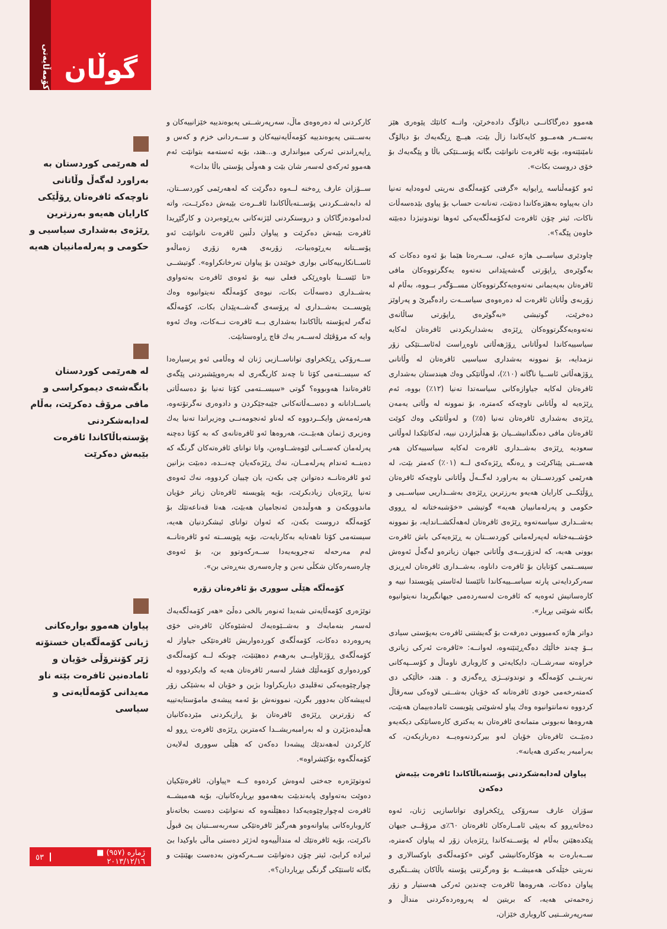هەموو دەرگاکانــی دیالۆگ دادەخرێن، واتــە کاتێك پێوەری هێز بەســەر هەمــوو کایەکاندا زاڵ بێت، هیــچ ڕێگەیەك بۆ دیالۆگ نامێنێتەوە، بۆیە ئافرەت ناتوانێت بگاتە پۆســتێکی باڵا و پێگەیەك بۆ خۆی دروست بکات».
ئەو کۆمەڵناسە ڕایوایە «گرفتی کۆمەڵگەی نەریتی لەوەدایە تەنیا دان بەپیاوە بەهێزەکاندا دەنێت، تەنانەت حساب بۆ پیاوی بێدەسەڵات ناکات، ئیتر چۆن ئافرەت لەکۆمەڵگەیەکی ئەوها توندوتیژدا دەبێتە خاوەن پێگە؟».
چاودێری سیاســی هاژە عەلی، ســەرەتا هێما بۆ ئەوە دەکات کە بەگوێرەی ڕاپۆرتی گەشەپێدانی نەتەوە یەکگرتووەکان مافی ئافرەتان بەپەیمانی نەتەوەیەکگرتووەکان مســۆگەر بــووە، بەڵام لە زۆربەی وڵاتان ئافرەت لە دەرەوەی سیاســەت رادەگیرێ و پەراوێز دەخرێت، گوتیشی «بەگوێرەی ڕاپۆرتی ساڵانەی نەتەوەیەکگرتووەکان ڕێژەی بەشداریکردنی ئافرەتان لەکایە سیاسییەکاندا لەوڵاتانی ڕۆژهەڵاتی ناوەڕاست لەئاســتێکی زۆر نزمدایە، بۆ نموونە بەشداری سیاسیی ئافرەتان لە وڵاتانی ڕۆژهەڵاتی ئاســیا ناگاتە (١٠٪)، لەوڵاتێکی وەك هیندستان بەشداری ئافرەتان لەکایە جیاوازەکانی سیاسەتدا تەنیا (١٢٪) بووە، ئەم ڕێژەیە لە وڵاتانی ناوچەکە کەمترە، بۆ نموونە لە وڵاتی یەمەن ڕێژەی بەشداری ئافرەتان تەنیا (٥٪) و لەوڵاتێکی وەك کوێت ئافرەتان مافی دەنگدانیشــیان بۆ هەڵبژاردن نییە، لەکاتێکدا لەوڵاتی سعودیە ڕێژەی بەشــداری ئافرەت لەکایە سیاسییەکان هەر هەســتی پێناکرێت و ڕەنگە ڕێژەکەی لــە (٠١٪) کەمتر بێت، لە هەرێمی کوردســتان بە بەراورد لەگــەڵ وڵاتانی ناوچەکە ئافرەتان ڕۆڵێکــی کارایان هەیەو بەرزترین ڕێژەی بەشــداریی سیاســیی و حکومی و پەرلەمانییان هەیە» گوتیشی «خۆشبەختانە لە ڕووی بەشــداری سیاسەتەوە ڕێژەی ئافرەتان لەهەڵکشــاندایە، بۆ نموونە خۆشــبەختانە لەپەرلەمانی کوردســتان بە ڕێژەیەکی باش ئافرەت بوونی هەیە، کە لەزۆربــەی وڵاتانی جیهان زیاترەو لەگەڵ ئەوەش سیســتمی کۆتایان بۆ ئافرەت داناوە، بەشــداری ئافرەتان لەڕیزی سەرکردایەتی پارتە سیاســییەکاندا تائێستا لەئاستی پێویستدا نییە و کارەساتیش ئەوەیە کە ئافرەت لەسەردەمی جیهانگیریدا نەیتوانیوە بگاتە شوێنی بڕیار».
دواتر هاژە کەمبوونی دەرفەت بۆ گەیشتنی ئافرەت بەپۆستی سیادی بــۆ چەند خاڵێك دەگەڕێنێتەوە، لەوانــە: «ئافرەت ئەرکی زیاتری خراوەتە سەرشــان، دایکایەتی و کاروباری ناوماڵ و کۆســپەکانی نەریتــی کۆمەڵگە و توندوتیــژی ڕەگەزی و . هتد، خاڵێکی دی کەمتەرخەمی خودی ئافرەتانە کە خۆیان بەشــتی لاوەکی سەرقاڵ کردووە نەمانتوانیوە وەك پیاو لەشوێنی پێویست ئامادەبیمان هەبێت، هەروەها نەبوونی متمانەی ئافرەتان بە یەکتری کارەساتێکی دیکەیەو دەبێــت ئافرەتان خۆیان لەو بیرکردنەوەیــە دەربازبکەن، کە بەرامبەر یەکتری هەیانە».
پیاوان لەدابەشکردنی پۆستەباڵاکاندا ئافرەت بێبەش دەکەن
سۆزان عارف سەرۆکی ڕێکخراوی تواناسازیی ژنان، ئەوە دەخاتەڕوو کە بەپێی ئامــارەکان ئافرەتان ٦٠٪ی مرۆڤــی جیهان پێکدەهێنن بەڵام لە پۆســتەکاندا ڕێژەیان زۆر لە پیاوان کەمترە، ســەبارەت بە هۆکارەکانیشی گوتی «کۆمەڵگەی باوکسالاری و نەریتی خێڵەکی هەمیشــە بۆ وەرگرتنی پۆستە باڵاکان پشــتگیری پیاوان دەکات، هەروەها ئافرەت چەندین ئەرکی هەستیار و زۆر زەحمەتی هەیە، کە بریتین لە پەروەردەکردنی منداڵ و سەرپەرشــتیی کاروباری خێزان،
کارکردنی لە دەرەوەی ماڵ، سەرپەرشــتی پەیوەندییە خێزانییەکان و بەســتنی پەیوەندییە کۆمەڵایەتییەکان و ســەردانی خزم و کەس و ڕاپەڕاندنی ئەرکی میوانداری و...هتد، بۆیە ئەستەمە بتوانێت ئەم هەموو ئەرکەی لەسەر شان بێت و هەوڵی پۆستی باڵا بدات»
ســۆزان عارف ڕەخنە لــەوە دەگرێت کە لەهەرێمی کوردســتان، لە دابەشــکردنی پۆســتەباڵاکاندا ئافــرەت بێبەش دەکرێــت، واتە لەدامودەزگاکان و دروستکردنی لێژنەکانی بەڕێوەبردن و کارگێڕیدا ئافرەت بێبەش دەکرێت و پیاوان دڵنین ئافرەت ناتوانێت ئەو پۆســتانە بەڕێوەببات، زۆربەی هەرە زۆری زەماڵەو ئاســانکارییەکانی بواری خوێندن بۆ پیاوان تەرخانکراوە». گوتیشــی «تا ئێســتا باوەڕێکی فعلی نییە بۆ ئەوەی ئافرەت بەتەواوی بەشــداری دەسەڵات بکات، نیوەی کۆمەڵگە نەیتوانیوە وەك پێویســت بەشــداری لە پرۆسەی گەشــەپێدان بکات، کۆمەڵگە ئەگەر لەپۆستە باڵاکاندا بەشداری بــە ئافرەت نــەکات، وەك ئەوە وایە کە مرۆڤێك لەســەر یەك قاچ ڕاوەستابێت.
ســەرۆکی ڕێکخراوی تواناســازیی ژنان لە وەڵامی ئەو پرسیارەدا کە سیســتەمی کۆتا تا چەند کاریگەری لە بەرەوپێشبردنی پێگەی ئافرەتاندا هەوبووە؟ گوتی «سیســتەمی کۆتا تەنیا بۆ دەسەڵاتی یاســادانانە و دەســەڵاتەکانی جێبەجێکردن و دادوەری نەگرتۆتەوە، هەرئەمەش وایکــردووە کە لەناو ئەنجومەنــی وەزیراندا تەنیا یەك وەزیری ژنمان هەبێــت، هەروەها ئەو ئافرەتانەی کە بە کۆتا دەچنە پەرلەمان کەســانی لێوەشــاوەبن، واتا توانای ئافرەتەکان گرنگە کە دەبنــە ئەندام پەرلەمــان، نەك ڕێژەکەیان چەنــدە، دەبێت بزانین ئەو ئافرەتانــە دەتوانن چی بکەن، یان چییان کردووە، نەك ئەوەی تەنیا ڕێژەیان زیادبکرێت، بۆیە پێویستە ئافرەتان زیاتر خۆیان ماندووبکەن و هەوڵبدەن ئەنجامیان هەبێت، هەتا قەناعەتێك بۆ کۆمەڵگە دروست بکەن، کە ئەوان توانای ئیشکردنیان هەیە، سیستەمی کۆتا تاهەتایە بەکارنایەت، بۆیە پێویســتە ئەو ئافرەتانــە لەم مەرحەلە تەجروبەیەدا ســەرکەوتوو بن، بۆ ئەوەی چارەسەرەکان شکڵی نەبن و چارەسەری بنەڕەتی بن».
کۆمەڵگە هێڵی سووری بۆ ئافرەتان زۆرە
توێژەری کۆمەڵایەتی شەیدا ئەنوەر بالخی دەڵێ «هەر کۆمەڵگەیەك لەسەر بنەمایەك و بەشــێوەیەك لەشێوەکان ئافرەتی خۆی پەروەردە دەکات، کۆمەڵگەی کوردەواریش ئافرەتێکی جیاواز لە کۆمەڵگەی ڕۆژئاوایــی بەرهەم دەهێنێت، چونکە لــە کۆمەڵگەی کوردەواری کۆمەڵێك فشار لەسەر ئافرەتان هەیە کە وایکردووە لە چوارچێوەیەکی تەقلیدی دیاریکراودا بژین و خۆیان لە بەشێکی زۆر لەپیشەکان بەدوور بگرن، نموونەش بۆ ئەمە پیشەی مامۆستایەتییە کە زۆرترین ڕێژەی ئافرەتان بۆ ڕازیکردنی مێردەکانیان هەڵیدەبژێرن و لە بەرامبەریشــدا کەمترین ڕێژەی ئافرەت ڕوو لە کارکردن لەهەندێك پیشەدا دەکەن کە هێڵی سووری لەلایەن کۆمەڵگەوە بۆکێشراوە».
ئەوتوێژەرە جەختی لەوەش کردەوە کــە «پیاوان، ئافرەتێکیان دەوێت بەتەواوی پابەندبێت بەهەموو بڕیارەکانیان، بۆیە هەمیشــە ئافرەت لەچوارچێوەیەکدا دەهێڵنەوە کە نەتوانێت دەست بخاتەناو کاروبارەکانی پیاوانەوەو هەرگیز ئافرەتێکی سەربەســتیان پێ قبوڵ ناکرێت، بۆیە ئافرەتێك لە منداڵییەوە لەژێر دەستی ماڵی باوکیدا بێ ئیرادە کرابێ، ئیتر چۆن دەتوانێت ســەرکەوتن بەدەست بهێنێت و بگاتە ئاستێکی گرنگی بڕیاردان؟».
لە هەرێمی کوردستان بە بەراورد لەگەڵ وڵاتانی ناوچەکە ئافرەتان ڕۆڵێکی کارایان هەیەو بەرزترین ڕێژەی بەشداری سیاسیی و حکومی و پەرلەمانییان هەیە
لە هەرێمی کوردستان بانگەشەی دیموکراسی و مافی مرۆڤ دەکرێت، بەڵام لەدابەشکردنی پۆستەباڵاکاندا ئافرەت بێبەش دەکرێت
پیاوان هەموو بوارەکانی ژیانی کۆمەڵگەیان خستۆتە ژێر کۆنترۆڵی خۆیان و ئامادەنین ئافرەت بێتە ناو مەیدانی کۆمەڵایەتی و سیاسی
گوڵان
کۆمەڵایەتی
ژمارە (٩٥٧) ■ ٢٠١٣/١٢/١٦ ٥٣